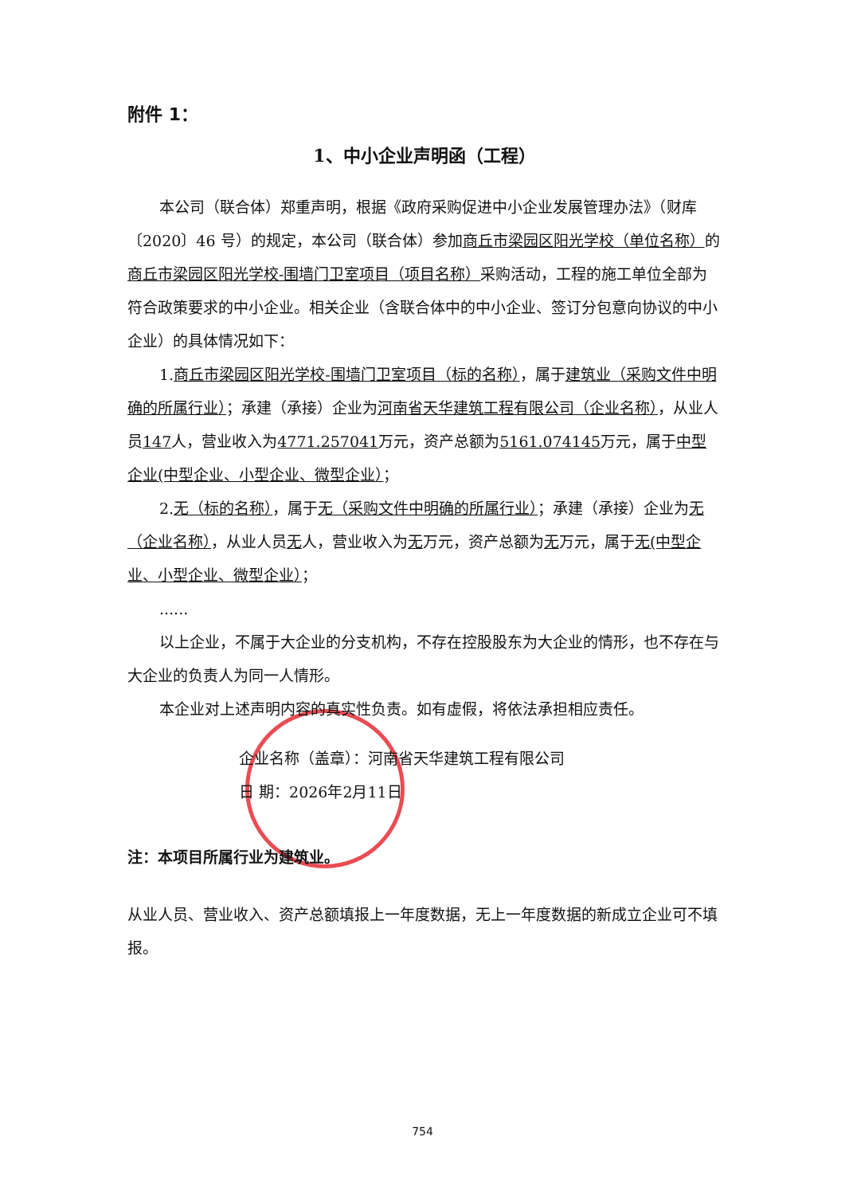附件 1：
1、中小企业声明函（工程）
本公司（联合体）郑重声明，根据《政府采购促进中小企业发展管理办法》（财库〔2020〕46 号）的规定，本公司（联合体）参加商丘市梁园区阳光学校（单位名称）的商丘市梁园区阳光学校-围墙门卫室项目（项目名称）采购活动，工程的施工单位全部为符合政策要求的中小企业。相关企业（含联合体中的中小企业、签订分包意向协议的中小企业）的具体情况如下：
1.商丘市梁园区阳光学校-围墙门卫室项目（标的名称），属于建筑业（采购文件中明确的所属行业）；承建（承接）企业为河南省天华建筑工程有限公司（企业名称），从业人员147人，营业收入为4771.257041万元，资产总额为5161.074145万元，属于中型企业(中型企业、小型企业、微型企业）；
2.无（标的名称），属于无（采购文件中明确的所属行业）；承建（承接）企业为无（企业名称），从业人员无人，营业收入为无万元，资产总额为无万元，属于无(中型企业、小型企业、微型企业）；
......
以上企业，不属于大企业的分支机构，不存在控股股东为大企业的情形，也不存在与大企业的负责人为同一人情形。
本企业对上述声明内容的真实性负责。如有虚假，将依法承担相应责任。
企业名称（盖章）：河南省天华建筑工程有限公司
日 期：2026年2月11日
注：本项目所属行业为建筑业。
从业人员、营业收入、资产总额填报上一年度数据，无上一年度数据的新成立企业可不填报。
754